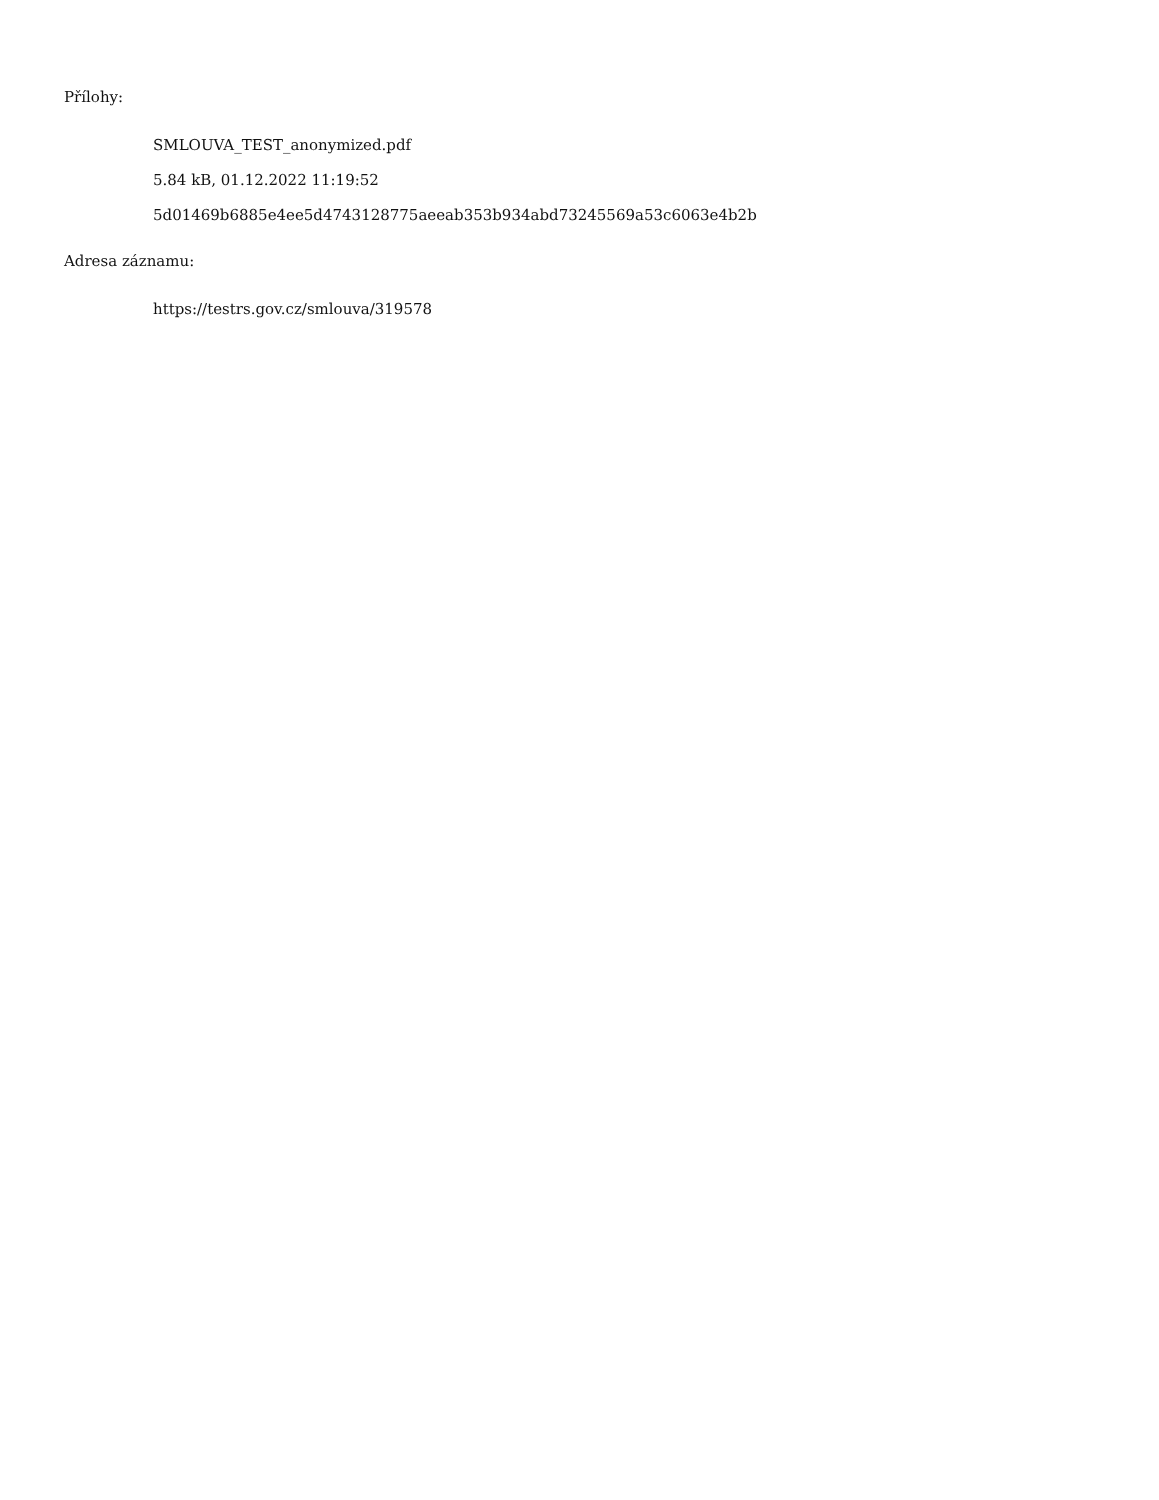Přílohy:
SMLOUVA_TEST_anonymized.pdf
5.84 kB, 01.12.2022 11:19:52
5d01469b6885e4ee5d4743128775aeeab353b934abd73245569a53c6063e4b2b
Adresa záznamu:
https://testrs.gov.cz/smlouva/319578